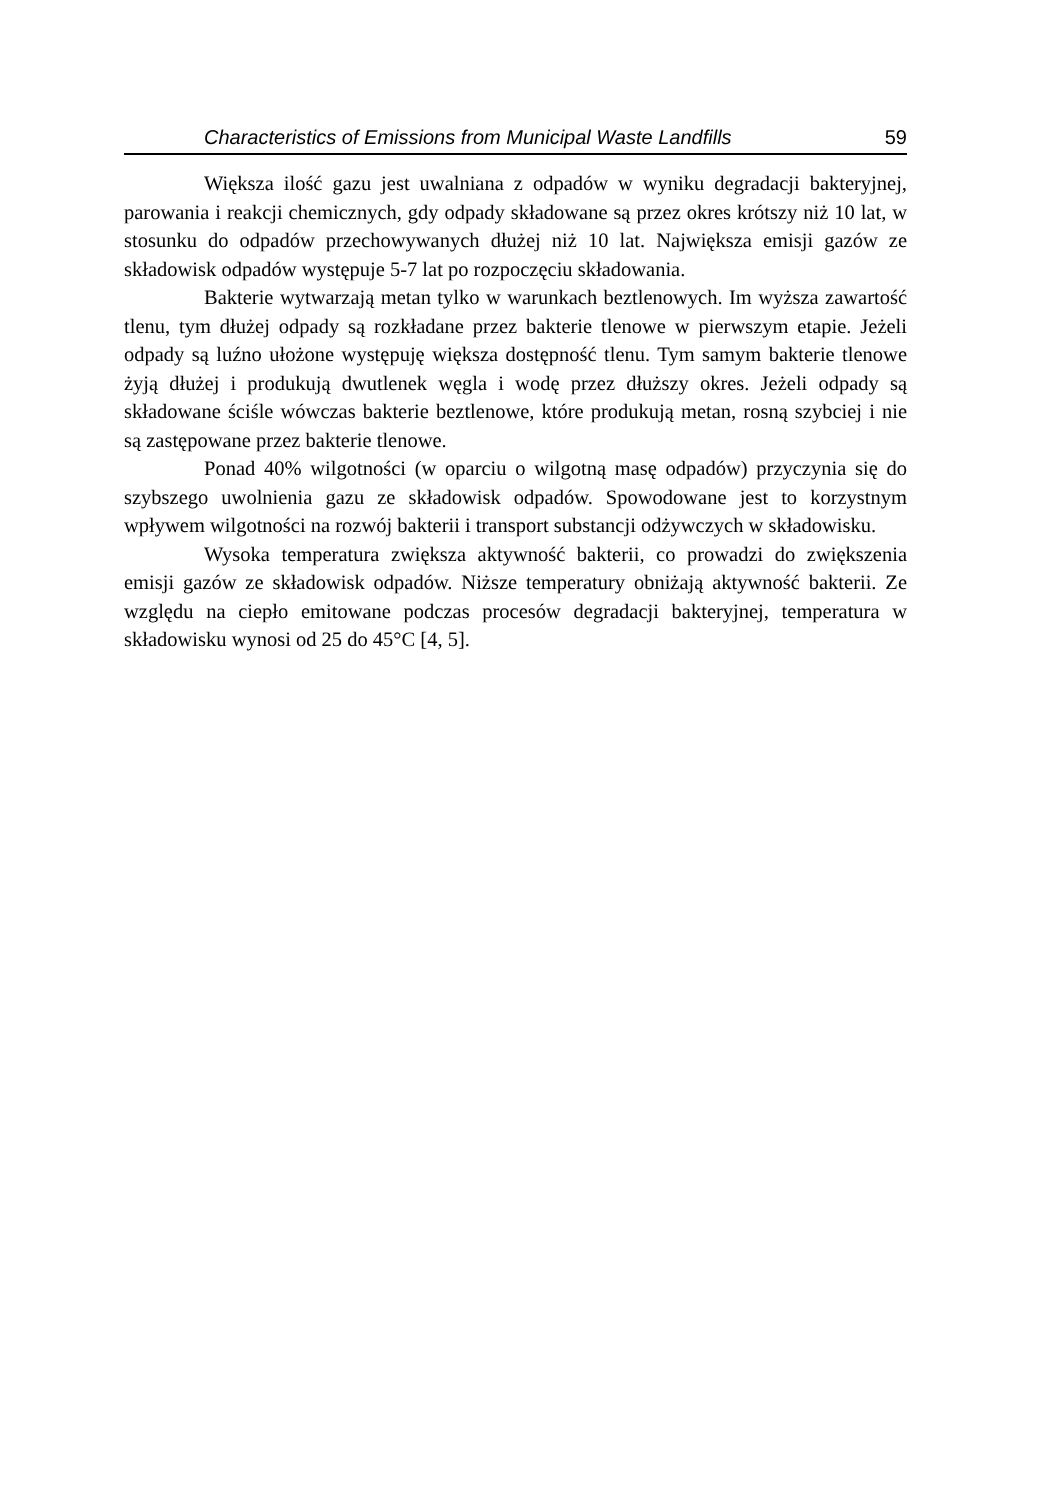Characteristics of Emissions from Municipal Waste Landfills 59
Większa ilość gazu jest uwalniana z odpadów w wyniku degradacji bakteryjnej, parowania i reakcji chemicznych, gdy odpady składowane są przez okres krótszy niż 10 lat, w stosunku do odpadów przechowywanych dłużej niż 10 lat. Największa emisji gazów ze składowisk odpadów występuje 5-7 lat po rozpoczęciu składowania.
Bakterie wytwarzają metan tylko w warunkach beztlenowych. Im wyższa zawartość tlenu, tym dłużej odpady są rozkładane przez bakterie tlenowe w pierwszym etapie. Jeżeli odpady są luźno ułożone występuję większa dostępność tlenu. Tym samym bakterie tlenowe żyją dłużej i produkują dwutlenek węgla i wodę przez dłuższy okres. Jeżeli odpady są składowane ściśle wówczas bakterie beztlenowe, które produkują metan, rosną szybciej i nie są zastępowane przez bakterie tlenowe.
Ponad 40% wilgotności (w oparciu o wilgotną masę odpadów) przyczynia się do szybszego uwolnienia gazu ze składowisk odpadów. Spowodowane jest to korzystnym wpływem wilgotności na rozwój bakterii i transport substancji odżywczych w składowisku.
Wysoka temperatura zwiększa aktywność bakterii, co prowadzi do zwiększenia emisji gazów ze składowisk odpadów. Niższe temperatury obniżają aktywność bakterii. Ze względu na ciepło emitowane podczas procesów degradacji bakteryjnej, temperatura w składowisku wynosi od 25 do 45°C [4, 5].